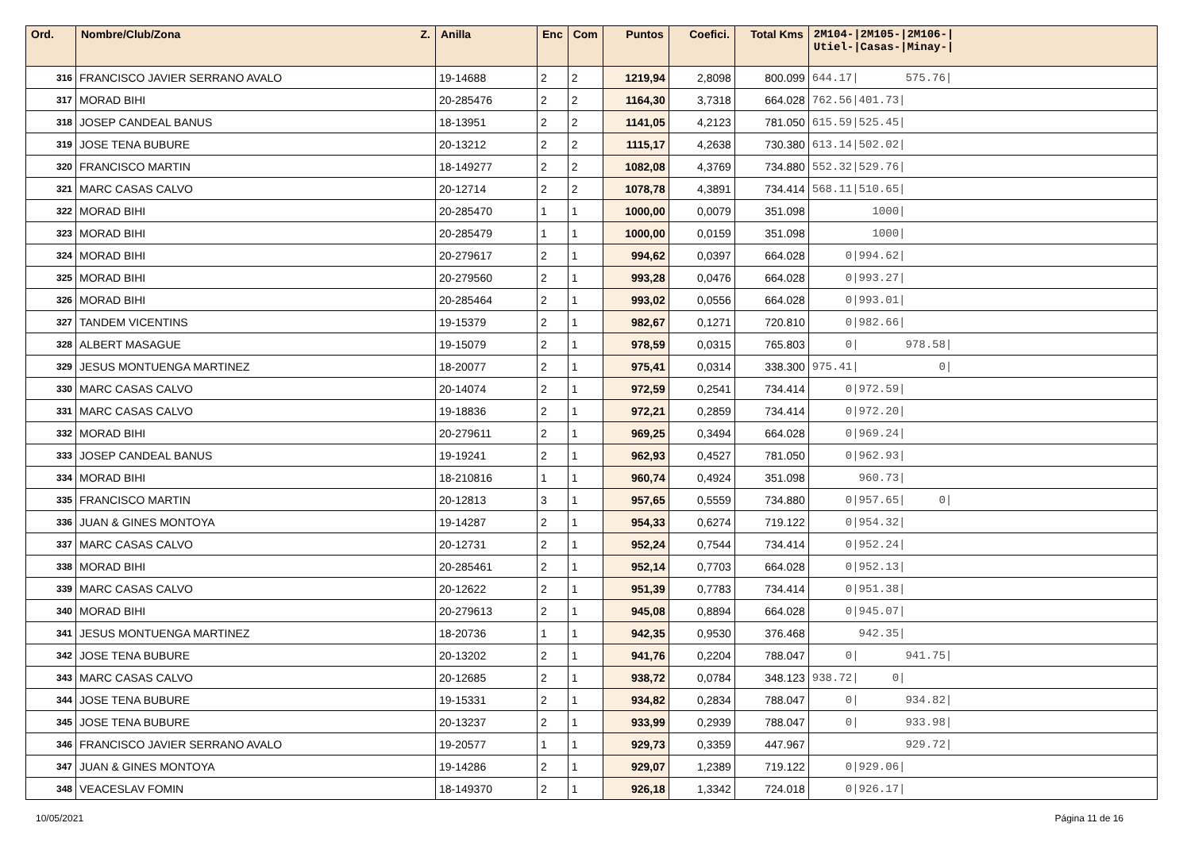| Ord. | Nombre/Club/Zona Z. | Anilla | Enc | Com | Puntos | Coefici. | Total Kms | 2M104-/2M105-/2M106-/ Utiel-/Casas-/Minay-/ |
| --- | --- | --- | --- | --- | --- | --- | --- | --- |
| 316 | FRANCISCO JAVIER SERRANO AVALO | 19-14688 | 2 | 2 | 1219,94 | 2,8098 | 800.099 | 644.17/ 575.76/ |
| 317 | MORAD BIHI | 20-285476 | 2 | 2 | 1164,30 | 3,7318 | 664.028 | 762.56/401.73/ |
| 318 | JOSEP CANDEAL BANUS | 18-13951 | 2 | 2 | 1141,05 | 4,2123 | 781.050 | 615.59/525.45/ |
| 319 | JOSE TENA BUBURE | 20-13212 | 2 | 2 | 1115,17 | 4,2638 | 730.380 | 613.14/502.02/ |
| 320 | FRANCISCO MARTIN | 18-149277 | 2 | 2 | 1082,08 | 4,3769 | 734.880 | 552.32/529.76/ |
| 321 | MARC CASAS CALVO | 20-12714 | 2 | 2 | 1078,78 | 4,3891 | 734.414 | 568.11/510.65/ |
| 322 | MORAD BIHI | 20-285470 | 1 | 1 | 1000,00 | 0,0079 | 351.098 | 1000/ |
| 323 | MORAD BIHI | 20-285479 | 1 | 1 | 1000,00 | 0,0159 | 351.098 | 1000/ |
| 324 | MORAD BIHI | 20-279617 | 2 | 1 | 994,62 | 0,0397 | 664.028 | 0/994.62/ |
| 325 | MORAD BIHI | 20-279560 | 2 | 1 | 993,28 | 0,0476 | 664.028 | 0/993.27/ |
| 326 | MORAD BIHI | 20-285464 | 2 | 1 | 993,02 | 0,0556 | 664.028 | 0/993.01/ |
| 327 | TANDEM VICENTINS | 19-15379 | 2 | 1 | 982,67 | 0,1271 | 720.810 | 0/982.66/ |
| 328 | ALBERT MASAGUE | 19-15079 | 2 | 1 | 978,59 | 0,0315 | 765.803 | 0/ 978.58/ |
| 329 | JESUS MONTUENGA MARTINEZ | 18-20077 | 2 | 1 | 975,41 | 0,0314 | 338.300 | 975.41/ 0/ |
| 330 | MARC CASAS CALVO | 20-14074 | 2 | 1 | 972,59 | 0,2541 | 734.414 | 0/972.59/ |
| 331 | MARC CASAS CALVO | 19-18836 | 2 | 1 | 972,21 | 0,2859 | 734.414 | 0/972.20/ |
| 332 | MORAD BIHI | 20-279611 | 2 | 1 | 969,25 | 0,3494 | 664.028 | 0/969.24/ |
| 333 | JOSEP CANDEAL BANUS | 19-19241 | 2 | 1 | 962,93 | 0,4527 | 781.050 | 0/962.93/ |
| 334 | MORAD BIHI | 18-210816 | 1 | 1 | 960,74 | 0,4924 | 351.098 | 960.73/ |
| 335 | FRANCISCO MARTIN | 20-12813 | 3 | 1 | 957,65 | 0,5559 | 734.880 | 0/957.65/ 0/ |
| 336 | JUAN & GINES MONTOYA | 19-14287 | 2 | 1 | 954,33 | 0,6274 | 719.122 | 0/954.32/ |
| 337 | MARC CASAS CALVO | 20-12731 | 2 | 1 | 952,24 | 0,7544 | 734.414 | 0/952.24/ |
| 338 | MORAD BIHI | 20-285461 | 2 | 1 | 952,14 | 0,7703 | 664.028 | 0/952.13/ |
| 339 | MARC CASAS CALVO | 20-12622 | 2 | 1 | 951,39 | 0,7783 | 734.414 | 0/951.38/ |
| 340 | MORAD BIHI | 20-279613 | 2 | 1 | 945,08 | 0,8894 | 664.028 | 0/945.07/ |
| 341 | JESUS MONTUENGA MARTINEZ | 18-20736 | 1 | 1 | 942,35 | 0,9530 | 376.468 | 942.35/ |
| 342 | JOSE TENA BUBURE | 20-13202 | 2 | 1 | 941,76 | 0,2204 | 788.047 | 0/ 941.75/ |
| 343 | MARC CASAS CALVO | 20-12685 | 2 | 1 | 938,72 | 0,0784 | 348.123 | 938.72/ 0/ |
| 344 | JOSE TENA BUBURE | 19-15331 | 2 | 1 | 934,82 | 0,2834 | 788.047 | 0/ 934.82/ |
| 345 | JOSE TENA BUBURE | 20-13237 | 2 | 1 | 933,99 | 0,2939 | 788.047 | 0/ 933.98/ |
| 346 | FRANCISCO JAVIER SERRANO AVALO | 19-20577 | 1 | 1 | 929,73 | 0,3359 | 447.967 | 929.72/ |
| 347 | JUAN & GINES MONTOYA | 19-14286 | 2 | 1 | 929,07 | 1,2389 | 719.122 | 0/929.06/ |
| 348 | VEACESLAV FOMIN | 18-149370 | 2 | 1 | 926,18 | 1,3342 | 724.018 | 0/926.17/ |
10/05/2021 Página 11 de 16